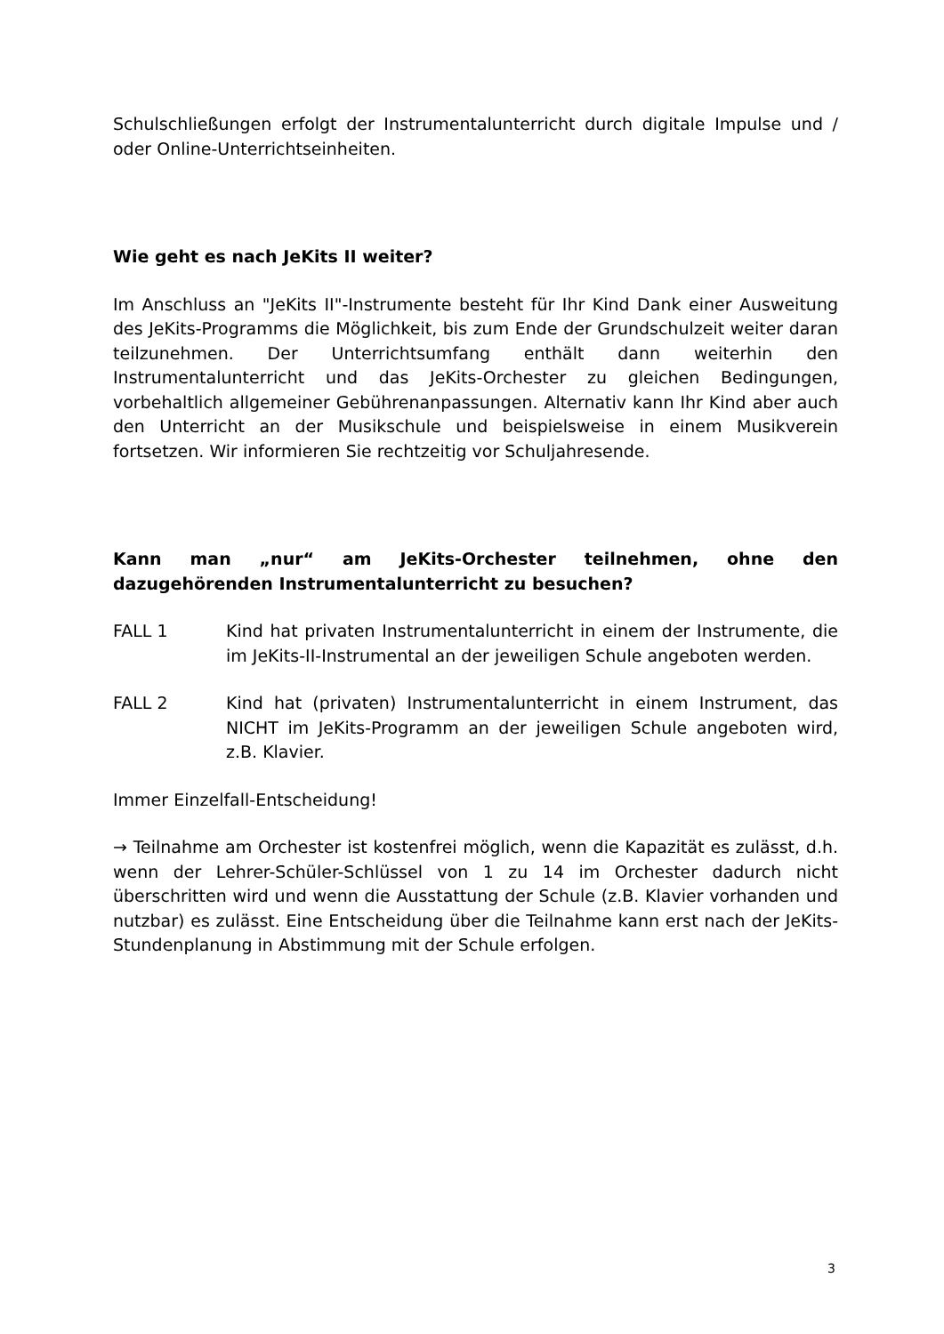Schulschließungen erfolgt der Instrumentalunterricht durch digitale Impulse und / oder Online-Unterrichtseinheiten.
Wie geht es nach JeKits II weiter?
Im Anschluss an "JeKits II"-Instrumente besteht für Ihr Kind Dank einer Ausweitung des JeKits-Programms die Möglichkeit, bis zum Ende der Grundschulzeit weiter daran teilzunehmen. Der Unterrichtsumfang enthält dann weiterhin den Instrumentalunterricht und das JeKits-Orchester zu gleichen Bedingungen, vorbehaltlich allgemeiner Gebührenanpassungen. Alternativ kann Ihr Kind aber auch den Unterricht an der Musikschule und beispielsweise in einem Musikverein fortsetzen. Wir informieren Sie rechtzeitig vor Schuljahresende.
Kann man „nur“ am JeKits-Orchester teilnehmen, ohne den dazugehörenden Instrumentalunterricht zu besuchen?
FALL 1 Kind hat privaten Instrumentalunterricht in einem der Instrumente, die im JeKits-II-Instrumental an der jeweiligen Schule angeboten werden.
FALL 2 Kind hat (privaten) Instrumentalunterricht in einem Instrument, das NICHT im JeKits-Programm an der jeweiligen Schule angeboten wird, z.B. Klavier.
Immer Einzelfall-Entscheidung!
→ Teilnahme am Orchester ist kostenfrei möglich, wenn die Kapazität es zulässt, d.h. wenn der Lehrer-Schüler-Schlüssel von 1 zu 14 im Orchester dadurch nicht überschritten wird und wenn die Ausstattung der Schule (z.B. Klavier vorhanden und nutzbar) es zulässt. Eine Entscheidung über die Teilnahme kann erst nach der JeKits-Stundenplanung in Abstimmung mit der Schule erfolgen.
3